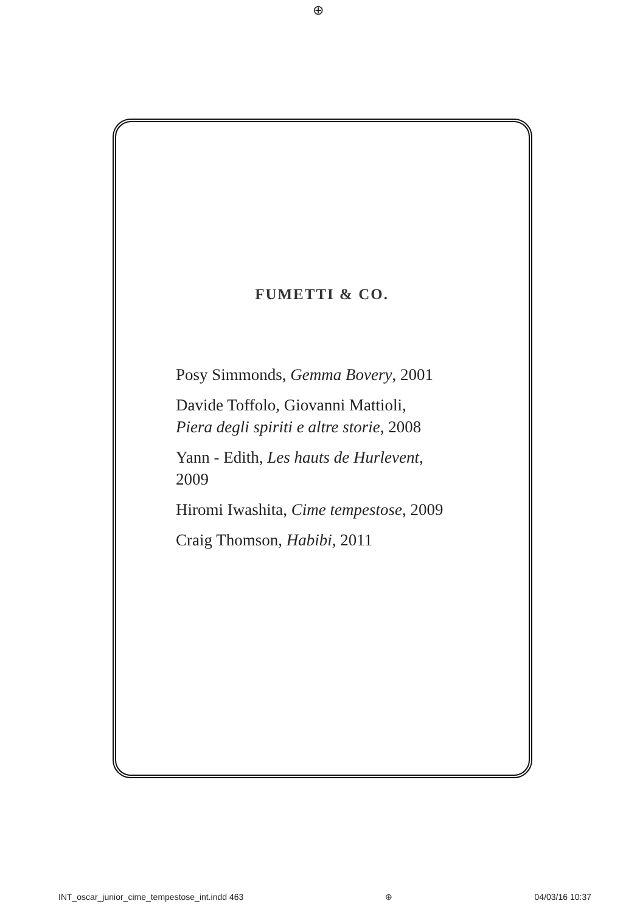⊕
FUMETTI & CO.
Posy Simmonds, Gemma Bovery, 2001
Davide Toffolo, Giovanni Mattioli,
Piera degli spiriti e altre storie, 2008
Yann - Edith, Les hauts de Hurlevent,
2009
Hiromi Iwashita, Cime tempestose, 2009
Craig Thomson, Habibi, 2011
INT_oscar_junior_cime_tempestose_int.indd 463 ⊕ 04/03/16 10:37